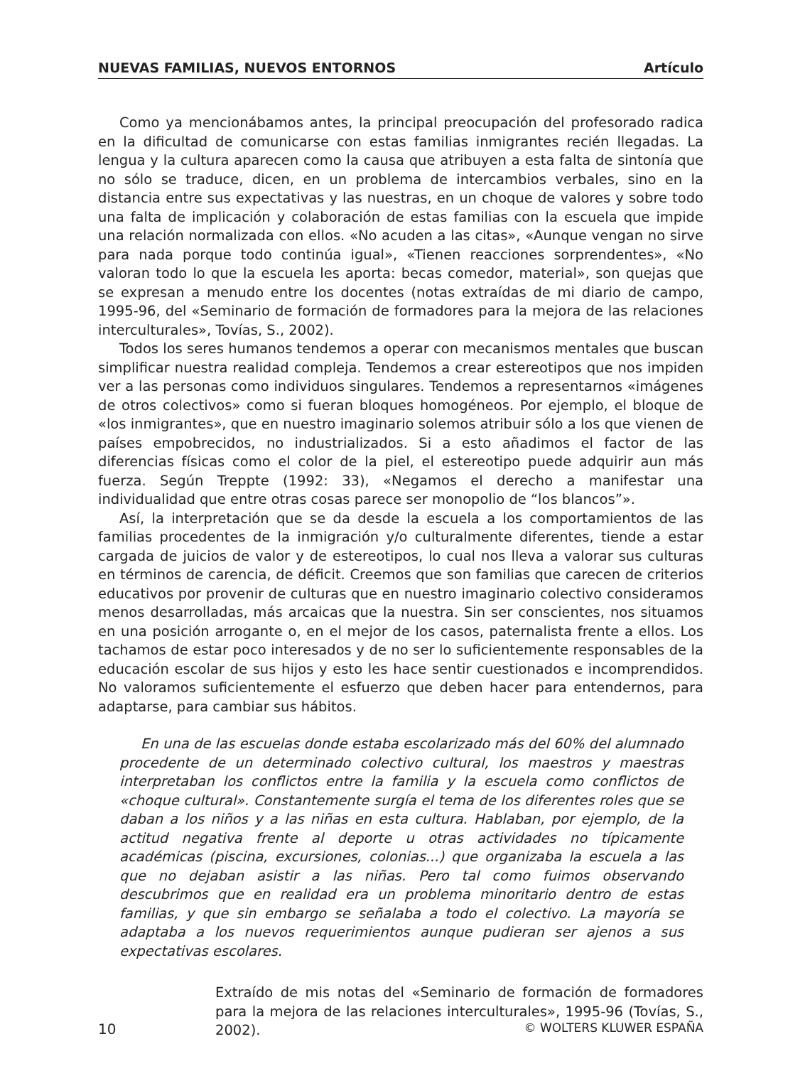NUEVAS FAMILIAS, NUEVOS ENTORNOS Artículo
Como ya mencionábamos antes, la principal preocupación del profesorado radica en la dificultad de comunicarse con estas familias inmigrantes recién llegadas. La lengua y la cultura aparecen como la causa que atribuyen a esta falta de sintonía que no sólo se traduce, dicen, en un problema de intercambios verbales, sino en la distancia entre sus expectativas y las nuestras, en un choque de valores y sobre todo una falta de implicación y colaboración de estas familias con la escuela que impide una relación normalizada con ellos. «No acuden a las citas», «Aunque vengan no sirve para nada porque todo continúa igual», «Tienen reacciones sorprendentes», «No valoran todo lo que la escuela les aporta: becas comedor, material», son quejas que se expresan a menudo entre los docentes (notas extraídas de mi diario de campo, 1995-96, del «Seminario de formación de formadores para la mejora de las relaciones interculturales», Tovías, S., 2002).
Todos los seres humanos tendemos a operar con mecanismos mentales que buscan simplificar nuestra realidad compleja. Tendemos a crear estereotipos que nos impiden ver a las personas como individuos singulares. Tendemos a representarnos «imágenes de otros colectivos» como si fueran bloques homogéneos. Por ejemplo, el bloque de «los inmigrantes», que en nuestro imaginario solemos atribuir sólo a los que vienen de países empobrecidos, no industrializados. Si a esto añadimos el factor de las diferencias físicas como el color de la piel, el estereotipo puede adquirir aun más fuerza. Según Treppte (1992: 33), «Negamos el derecho a manifestar una individualidad que entre otras cosas parece ser monopolio de “los blancos”».
Así, la interpretación que se da desde la escuela a los comportamientos de las familias procedentes de la inmigración y/o culturalmente diferentes, tiende a estar cargada de juicios de valor y de estereotipos, lo cual nos lleva a valorar sus culturas en términos de carencia, de déficit. Creemos que son familias que carecen de criterios educativos por provenir de culturas que en nuestro imaginario colectivo consideramos menos desarrolladas, más arcaicas que la nuestra. Sin ser conscientes, nos situamos en una posición arrogante o, en el mejor de los casos, paternalista frente a ellos. Los tachamos de estar poco interesados y de no ser lo suficientemente responsables de la educación escolar de sus hijos y esto les hace sentir cuestionados e incomprendidos. No valoramos suficientemente el esfuerzo que deben hacer para entendernos, para adaptarse, para cambiar sus hábitos.
En una de las escuelas donde estaba escolarizado más del 60% del alumnado procedente de un determinado colectivo cultural, los maestros y maestras interpretaban los conflictos entre la familia y la escuela como conflictos de «choque cultural». Constantemente surgía el tema de los diferentes roles que se daban a los niños y a las niñas en esta cultura. Hablaban, por ejemplo, de la actitud negativa frente al deporte u otras actividades no típicamente académicas (piscina, excursiones, colonias...) que organizaba la escuela a las que no dejaban asistir a las niñas. Pero tal como fuimos observando descubrimos que en realidad era un problema minoritario dentro de estas familias, y que sin embargo se señalaba a todo el colectivo. La mayoría se adaptaba a los nuevos requerimientos aunque pudieran ser ajenos a sus expectativas escolares.
Extraído de mis notas del «Seminario de formación de formadores para la mejora de las relaciones interculturales», 1995-96 (Tovías, S., 2002).
10 © WOLTERS KLUWER ESPAÑA